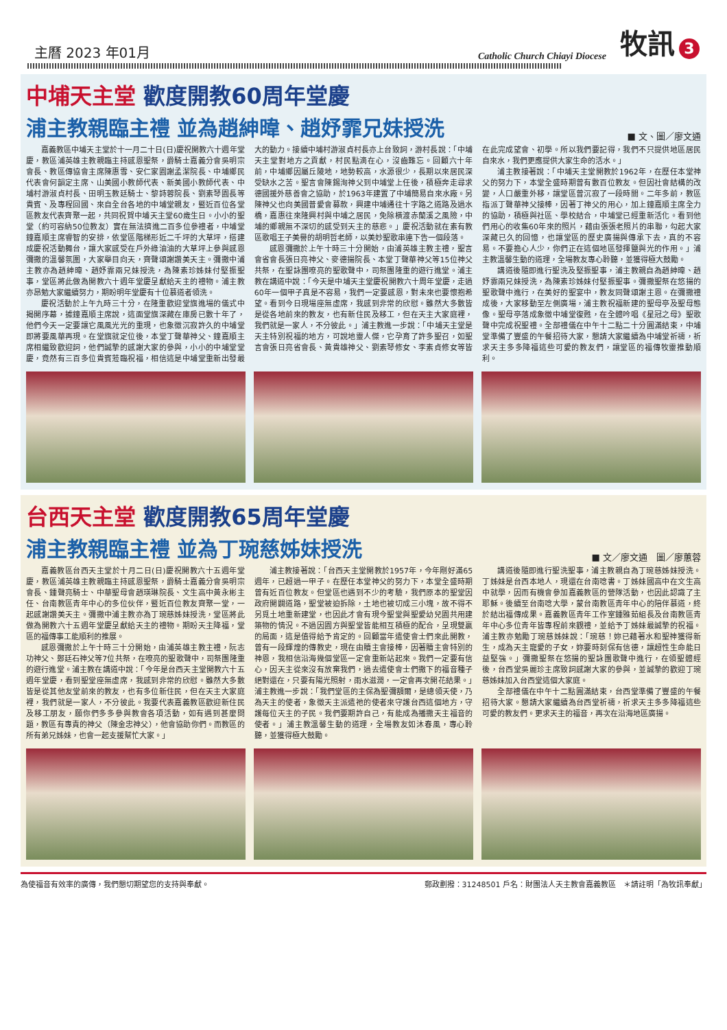主曆 2023 年01月
Catholic Church Chiayi Diocese
牧訊 3
中埔天主堂 歡度開教60周年堂慶
浦主教親臨主禮 並為趙紳暐、趙妤霏兄妹授洗
■ 文、圖／廖文通
嘉義教區中埔天主堂於十一月二十日(日)慶祝開教六十週年堂慶，教區浦英雄主教親臨主持感恩聖祭，爵騎士嘉義分會吳明宗會長、教區傳協會主席陳惠雪、安仁家園謝孟潔院長、中埔鄉民代表會何韻定主席、山美國小教師代表、新美國小教師代表、中埔村游淑貞村長、田明玉教廷騎士、黎詩蓉院長、劉素琴園長等貴賓、及專程回國、來自全台各地的中埔堂親友，暨近百位各堂區教友代表齊聚一起，共同祝賀中埔天主堂60歲生日。小小的聖堂（約可容納50位教友）實在無法擠進二百多位參禮者，中埔堂鐘嘉順主席睿智的安排，依堂區階梯形近二千坪的大草坪，搭建成慶祝活動舞台，讓大家感受在戶外綠油油的大草坪上參與感恩彌撒的溫馨氛圍，大家舉目向天，齊聲頌謝讚美天主。彌撒中浦主教亦為趙紳暐、趙妤霏兩兄妹授洗，為陳素珍姊妹付堅振聖事，堂區將此做為開教六十週年堂慶呈獻給天主的禮物。浦主教亦昂勉大家繼續努力，期盼明年堂慶有十位慕道者領洗。
慶祝活動於上午九時三十分，在隆重歡迎堂旗進場的儀式中揭開序幕，據鐘嘉順主席說，這面堂旗深藏在庫房已數十年了，他們今天一定要讓它風風光光的重現，也象徵沉寂許久的中埔堂即將要風華再現。在堂旗就定位後，本堂丁聲華神父、鐘嘉順主席相繼致歡迎詞，他們誠摯的感謝大家的參與，小小的中埔堂堂慶，竟然有三百多位貴賓蒞臨祝福，相信這是中埔堂重新出發最大的動力。接續中埔村游淑貞村長亦上台致詞，游村長說：「中埔天主堂對地方之貢獻，村民點滴在心，沒齒難忘。回顧六十年前，中埔鄉因屬丘陵地，地勢較高，水源很少，長期以來居民深受缺水之苦。聖言會陳錫洵神父到中埔堂上任後，積極奔走尋求德國援外慈善會之協助，於1963年建置了中埔簡易自來水廠。另陳神父也向美國普愛會募款，興建中埔通往十字路之道路及過水橋，嘉惠往來隆興村與中埔之居民，免除橫渡赤蘭溪之風險，中埔的鄉親無不深切的感受到天主的慈悲。」慶祝活動就在素有教區歌唱王子美譽的胡明哲老師，以美妙聖歌串連下告一個段落。
感恩彌撒於上午十時三十分開始，由浦英雄主教主禮，聖言會省會長張日亮神父、麥德揚院長、本堂丁聲華神父等15位神父共祭，在聖詠團嘹亮的聖歌聲中，司祭團隆重的遊行進堂。浦主教在講道中說：「今天是中埔天主堂慶祝開教六十周年堂慶，走過60年一個甲子真是不容易，我們一定要感恩，對未來也要懷抱希望。看到今日現場座無虛席，我感到非常的欣慰。雖然大多數皆是從各地前來的教友，也有新住民及移工，但在天主大家庭裡，我們就是一家人，不分彼此。」浦主教進一步說：「中埔天主堂是天主特別祝福的地方，可說地靈人傑，它孕育了許多聖召，如聖言會張日亮省會長、黃貴雄神父、劉素琴修女、李素貞修女等皆在此完成望會、初學。所以我們要記得，我們不只提供地區居民自來水，我們更應提供大家生命的活水。」
浦主教接著說：「中埔天主堂開教於1962年，在歷任本堂神父的努力下，本堂全盛時期曾有數百位教友。但因社會結構的改變，人口嚴重外移，讓堂區曾沉寂了一段時間。二年多前，教區指派丁聲華神父接棒，因著丁神父的用心，加上鐘嘉順主席全力的協助，積極與社區、學校結合，中埔堂已經重新活化。看到他們用心的收集60年來的照片，藉由張張老照片的串聯，勾起大家深藏已久的回憶，也讓堂區的歷史廣揚與傳承下去，真的不容易。不要擔心人少，你們正在這個地區發揮鹽與光的作用。」浦主教溫馨生動的道理，全場教友專心聆聽，並獲得極大鼓勵。
講道後隨即進行聖洗及堅振聖事，浦主教親自為趙紳暐、趙妤霏兩兄妹授洗，為陳素珍姊妹付堅振聖事。彌撒聖祭在悠揚的聖歌聲中進行，在美好的聖宴中，教友同聲頌謝主恩。在彌撒禮成後，大家移動至左側廣場，浦主教祝福新建的聖母亭及聖母態像。聖母亭落成象徵中埔堂復甦，在全體吟唱《星冠之母》聖歌聲中完成祝聖禮。全部禮儀在中午十二點二十分圓滿結束，中埔堂準備了豐盛的午餐招待大家，懇請大家繼續為中埔堂祈禱，祈求天主多多降福這些可愛的教友們，讓堂區的福傳牧靈推動順利。
台西天主堂 歡度開教65周年堂慶
浦主教親臨主禮 並為丁琬慈姊妹授洗
■ 文／廖文通　圖／廖蕙蓉
嘉義教區台西天主堂於十月二日(日)慶祝開教六十五週年堂慶，教區浦英雄主教親臨主持感恩聖祭，爵騎士嘉義分會吳明宗會長、鍾聲亮騎士、中華聖母會趙瑛琳院長、文生高中黃永彬主任、台南教區青年中心的多位伙伴，暨近百位教友齊聚一堂，一起感謝讚美天主。彌撒中浦主教亦為丁琬慈姊妹授洗，堂區將此做為開教六十五週年堂慶呈獻給天主的禮物。期盼天主降福，堂區的福傳事工能順利的推展。
感恩彌撒於上午十時三十分開始，由浦英雄主教主禮，阮志功神父、鄭廷石神父等7位共祭，在嘹亮的聖歌聲中，司祭團隆重的遊行進堂。浦主教在講道中說：「今年是台西天主堂開教六十五週年堂慶，看到聖堂座無虛席，我感到非常的欣慰。雖然大多數皆是從其他友堂前來的教友，也有多位新住民，但在天主大家庭裡，我們就是一家人，不分彼此。我要代表嘉義教區歡迎新住民及移工朋友，願你們多多參與教會各項活動，如有遇到甚麼問題，教區有專責的神父（陳金忠神父），他會協助你們。而教區的所有弟兄姊妹，也會一起支援幫忙大家。」
浦主教接著說：「台西天主堂開教於1957年，今年剛好滿65週年，已超過一甲子。在歷任本堂神父的努力下，本堂全盛時期曾有近百位教友。但堂區也遇到不少的考驗，我們原本的聖堂因政府開闢道路，聖堂被迫拆除，土地也被切成三小塊，故不得不另覓土地重新建堂，也因此才會有現今聖堂與聖愛幼兒園共用建築物的情況。不過因園方與聖堂皆能相互積極的配合，呈現雙贏的局面，這是值得給予肯定的。回顧當年遣使會士們來此開教，曾有一段輝煌的傳教史，現在由贖主會接棒，因著贖主會特別的神恩，我相信沿海幾個堂區一定會重新站起來。我們一定要有信心，因天主從來沒有放棄我們，過去遣使會士們撒下的福音種子絕對還在，只要有陽光照射，雨水滋潤，一定會再次開花結果。」浦主教進一步說：「我們堂區的主保為聖彌額爾，是總領天使，乃為天主的使者，象徵天主派遣祂的使者來守護台西這個地方，守護每位天主的子民。我們要期許自己，有能成為播撒天主福音的使者。」浦主教溫馨生動的道理，全場教友如沐春風，專心聆聽，並獲得極大鼓勵。
講道後隨即進行聖洗聖事，浦主教親自為丁琬慈姊妹授洗。丁姊妹是台西本地人，現還在台南唸書。丁姊妹國高中在文生高中就學，因而有機會參加嘉義教區的營隊活動，也因此認識了主耶穌。後續至台南唸大學，蒙台南教區青年中心的陪伴慕道，終於結出福傳成果。嘉義教區青年工作室鍾雅茹組長及台南教區青年中心多位青年皆專程前來觀禮，並給予丁姊妹最誠摯的祝福。浦主教亦勉勵丁琬慈姊妹說：「琬慈！妳已藉著水和聖神獲得新生，成為天主寵愛的子女，妳要時刻保有信德，讓超性生命能日益堅強。」彌撒聖祭在悠揚的聖詠團歌聲中進行，在領聖體經後，台西堂吳麗珍主席致詞感謝大家的參與，並誠摯的歡迎丁琬慈姊妹加入台西堂這個大家庭。
全部禮儀在中午十二點圓滿結束，台西堂準備了豐盛的午餐招待大家。懇請大家繼續為台西堂祈禱，祈求天主多多降福這些可愛的教友們。更求天主的福音，再次在沿海地區廣揚。
為使福音有效率的廣傳，我們懇切期望您的支持與奉獻。 郵政劃撥：31248501 戶名：財團法人天主教會嘉義教區　＊請註明「為牧訊奉獻」